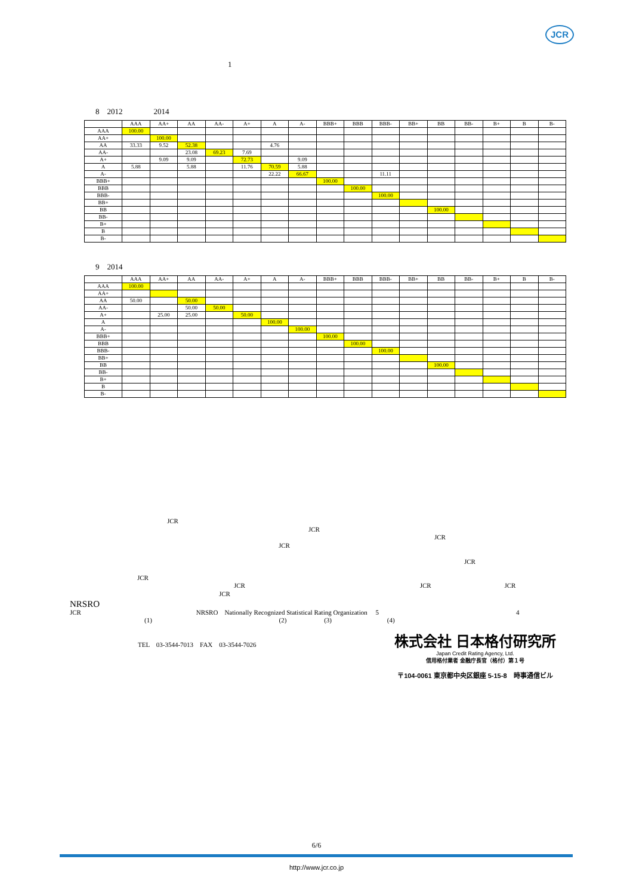JCR
1
8　2012　　　　2014
| | AAA | AA+ | AA | AA- | A+ | A | A- | BBB+ | BBB | BBB- | BB+ | BB | BB- | B+ | B | B- |
| --- | --- | --- | --- | --- | --- | --- | --- | --- | --- | --- | --- | --- | --- | --- | --- | --- |
| AAA | 100.00 | | | | | | | | | | | | | | | |
| AA+ | | 100.00 | | | | | | | | | | | | | | |
| AA | 33.33 | 9.52 | 52.38 | | | 4.76 | | | | | | | | | | |
| AA- | | | 23.08 | 69.23 | 7.69 | | | | | | | | | | | |
| A+ | | 9.09 | 9.09 | | 72.73 | | 9.09 | | | | | | | | | |
| A | 5.88 | | 5.88 | | 11.76 | 70.59 | 5.88 | | | | | | | | | |
| A- | | | | | | 22.22 | 66.67 | | | 11.11 | | | | | | |
| BBB+ | | | | | | | | 100.00 | | | | | | | | |
| BBB | | | | | | | | | 100.00 | | | | | | | |
| BBB- | | | | | | | | | | 100.00 | | | | | | |
| BB+ | | | | | | | | | | | | | | | | |
| BB | | | | | | | | | | | | 100.00 | | | | |
| BB- | | | | | | | | | | | | | | | | |
| B+ | | | | | | | | | | | | | | | | |
| B | | | | | | | | | | | | | | | | |
| B- | | | | | | | | | | | | | | | | |
9　2014
| | AAA | AA+ | AA | AA- | A+ | A | A- | BBB+ | BBB | BBB- | BB+ | BB | BB- | B+ | B | B- |
| --- | --- | --- | --- | --- | --- | --- | --- | --- | --- | --- | --- | --- | --- | --- | --- | --- |
| AAA | 100.00 | | | | | | | | | | | | | | | |
| AA+ | | | | | | | | | | | | | | | | |
| AA | 50.00 | | 50.00 | | | | | | | | | | | | | |
| AA- | | | 50.00 | 50.00 | | | | | | | | | | | | |
| A+ | | 25.00 | 25.00 | | 50.00 | | | | | | | | | | | |
| A | | | | | | 100.00 | | | | | | | | | | |
| A- | | | | | | | 100.00 | | | | | | | | | |
| BBB+ | | | | | | | | 100.00 | | | | | | | | |
| BBB | | | | | | | | | 100.00 | | | | | | | |
| BBB- | | | | | | | | | | 100.00 | | | | | | |
| BB+ | | | | | | | | | | | | | | | | |
| BB | | | | | | | | | | | | 100.00 | | | | |
| BB- | | | | | | | | | | | | | | | | |
| B+ | | | | | | | | | | | | | | | | |
| B | | | | | | | | | | | | | | | | |
| B- | | | | | | | | | | | | | | | | |
JCR
JCR
JCR
JCR
JCR
JCR
JCR JCR JCR
JCR
NRSRO
JCR NRSRO　Nationally Recognized Statistical Rating Organization　 5 4
(1) (2) (3) (4)
TEL　03-3544-7013　FAX　03-3544-7026
株式会社 日本格付研究所
Japan Credit Rating Agency, Ltd.
信用格付業者 金融庁長官（格付）第１号
〒104-0061 東京都中央区銀座 5-15-8　時事通信ビル
6/6
http://www.jcr.co.jp